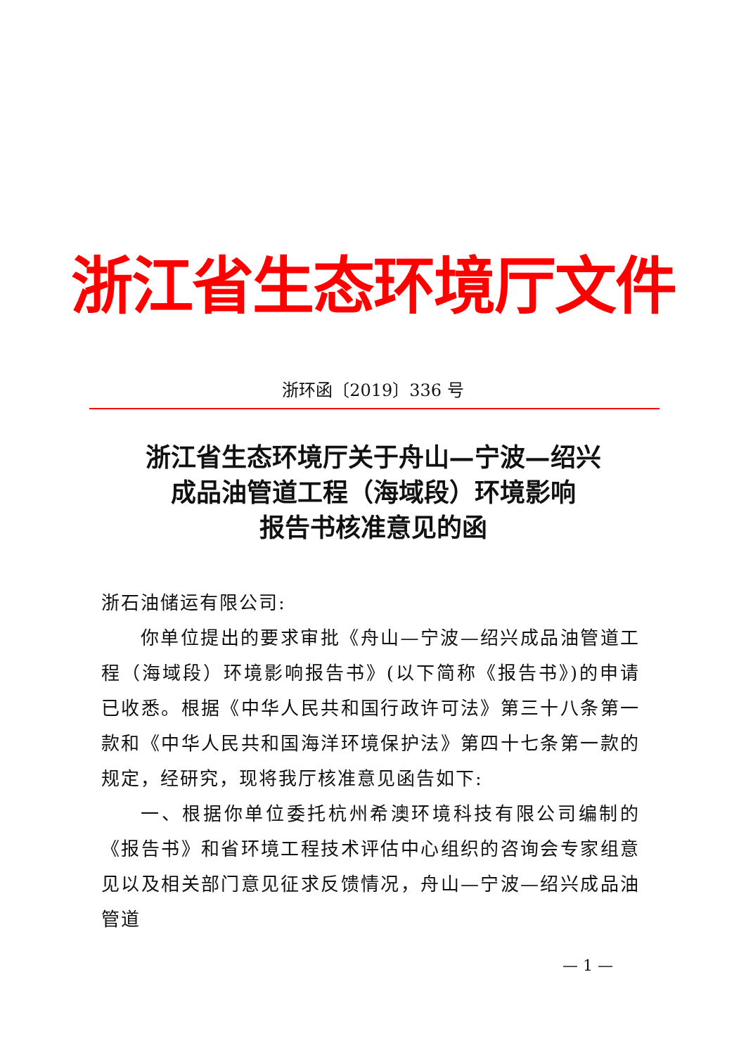浙江省生态环境厅文件
浙环函〔2019〕336 号
浙江省生态环境厅关于舟山—宁波—绍兴
成品油管道工程（海域段）环境影响
报告书核准意见的函
浙石油储运有限公司:
你单位提出的要求审批《舟山—宁波—绍兴成品油管道工程（海域段）环境影响报告书》(以下简称《报告书》)的申请已收悉。根据《中华人民共和国行政许可法》第三十八条第一款和《中华人民共和国海洋环境保护法》第四十七条第一款的规定，经研究，现将我厅核准意见函告如下:
一、根据你单位委托杭州希澳环境科技有限公司编制的《报告书》和省环境工程技术评估中心组织的咨询会专家组意见以及相关部门意见征求反馈情况，舟山—宁波—绍兴成品油管道
— 1 —